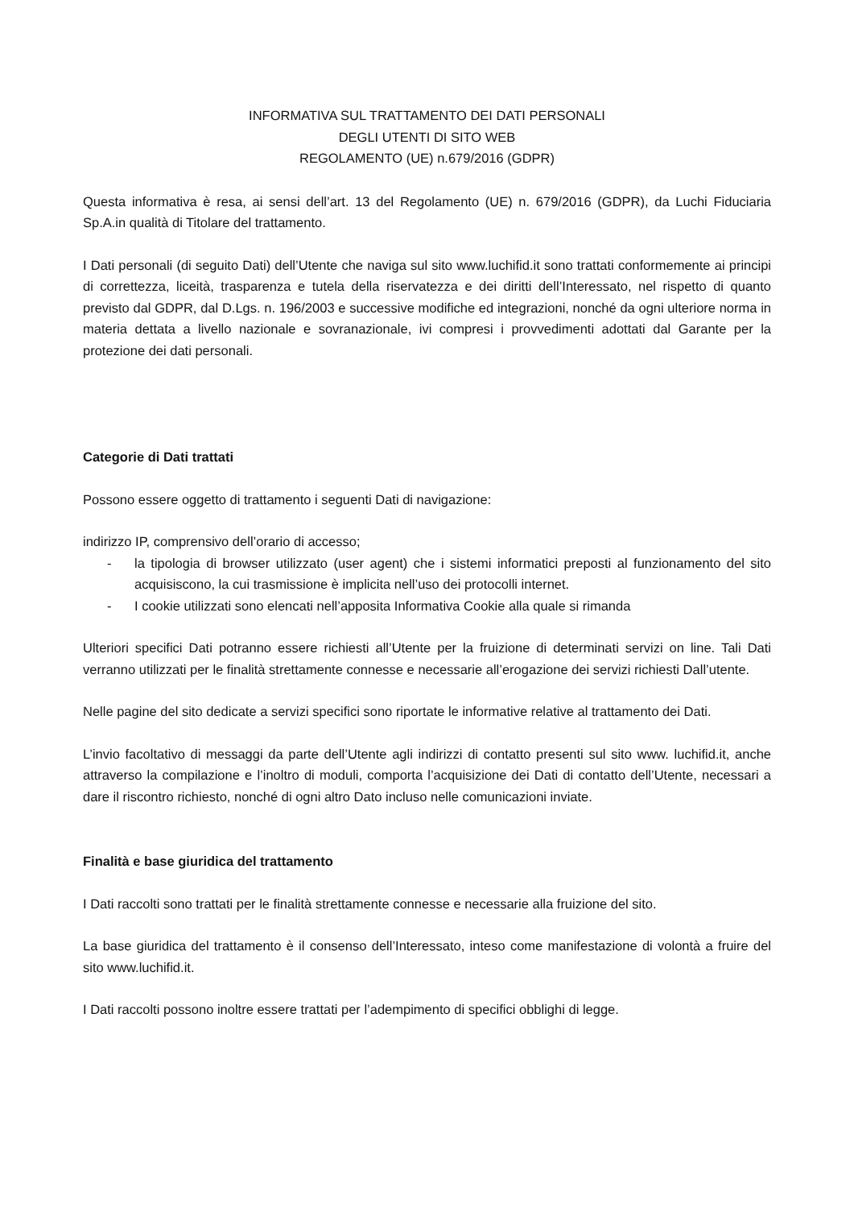INFORMATIVA SUL TRATTAMENTO DEI DATI PERSONALI
DEGLI UTENTI DI SITO WEB
REGOLAMENTO (UE) n.679/2016 (GDPR)
Questa informativa è resa, ai sensi dell’art. 13 del Regolamento (UE) n. 679/2016 (GDPR), da Luchi Fiduciaria Sp.A.in qualità di Titolare del trattamento.
I Dati personali (di seguito Dati) dell’Utente che naviga sul sito www.luchifid.it sono trattati conformemente ai principi di correttezza, liceità, trasparenza e tutela della riservatezza e dei diritti dell’Interessato, nel rispetto di quanto previsto dal GDPR, dal D.Lgs. n. 196/2003 e successive modifiche ed integrazioni, nonché da ogni ulteriore norma in materia dettata a livello nazionale e sovranazionale, ivi compresi i provvedimenti adottati dal Garante per la protezione dei dati personali.
Categorie di Dati trattati
Possono essere oggetto di trattamento i seguenti Dati di navigazione:
indirizzo IP, comprensivo dell’orario di accesso;
- la tipologia di browser utilizzato (user agent) che i sistemi informatici preposti al funzionamento del sito acquisiscono, la cui trasmissione è implicita nell’uso dei protocolli internet.
- I cookie utilizzati sono elencati nell’apposita Informativa Cookie alla quale si rimanda
Ulteriori specifici Dati potranno essere richiesti all’Utente per la fruizione di determinati servizi on line. Tali Dati verranno utilizzati per le finalità strettamente connesse e necessarie all’erogazione dei servizi richiesti Dall’utente.
Nelle pagine del sito dedicate a servizi specifici sono riportate le informative relative al trattamento dei Dati.
L’invio facoltativo di messaggi da parte dell’Utente agli indirizzi di contatto presenti sul sito www. luchifid.it, anche attraverso la compilazione e l’inoltro di moduli, comporta l’acquisizione dei Dati di contatto dell’Utente, necessari a dare il riscontro richiesto, nonché di ogni altro Dato incluso nelle comunicazioni inviate.
Finalità e base giuridica del trattamento
I Dati raccolti sono trattati per le finalità strettamente connesse e necessarie alla fruizione del sito.
La base giuridica del trattamento è il consenso dell’Interessato, inteso come manifestazione di volontà a fruire del sito www.luchifid.it.
I Dati raccolti possono inoltre essere trattati per l’adempimento di specifici obblighi di legge.